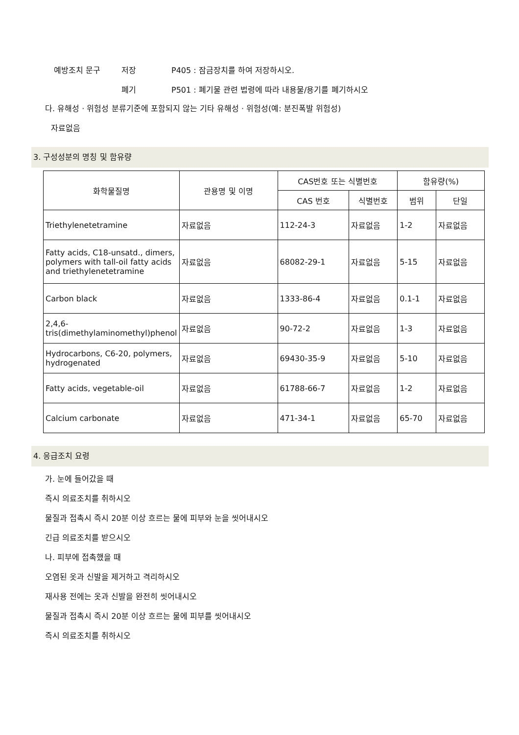예방조치 문구 저장 P405 : 잠금장치를 하여 저장하시오.
폐기 P501 : 폐기물 관련 법령에 따라 내용물/용기를 폐기하시오
다. 유해성 · 위험성 분류기준에 포함되지 않는 기타 유해성 · 위험성(예: 분진폭발 위험성)
자료없음
3. 구성성분의 명칭 및 함유량
| 화학물질명 | 관용명 및 이명 | CAS번호 또는 식별번호 | | 함유량(%) | |
| --- | --- | --- | --- | --- | --- |
| | | CAS 번호 | 식별번호 | 범위 | 단일 |
| Triethylenetetramine | 자료없음 | 112-24-3 | 자료없음 | 1-2 | 자료없음 |
| Fatty acids, C18-unsatd., dimers, polymers with tall-oil fatty acids and triethylenetetramine | 자료없음 | 68082-29-1 | 자료없음 | 5-15 | 자료없음 |
| Carbon black | 자료없음 | 1333-86-4 | 자료없음 | 0.1-1 | 자료없음 |
| 2,4,6-tris(dimethylaminomethyl)phenol | 자료없음 | 90-72-2 | 자료없음 | 1-3 | 자료없음 |
| Hydrocarbons, C6-20, polymers, hydrogenated | 자료없음 | 69430-35-9 | 자료없음 | 5-10 | 자료없음 |
| Fatty acids, vegetable-oil | 자료없음 | 61788-66-7 | 자료없음 | 1-2 | 자료없음 |
| Calcium carbonate | 자료없음 | 471-34-1 | 자료없음 | 65-70 | 자료없음 |
4. 응급조치 요령
가. 눈에 들어갔을 때
즉시 의료조치를 취하시오
물질과 접촉시 즉시 20분 이상 흐르는 물에 피부와 눈을 씻어내시오
긴급 의료조치를 받으시오
나. 피부에 접촉했을 때
오염된 옷과 신발을 제거하고 격리하시오
재사용 전에는 옷과 신발을 완전히 씻어내시오
물질과 접촉시 즉시 20분 이상 흐르는 물에 피부를 씻어내시오
즉시 의료조치를 취하시오